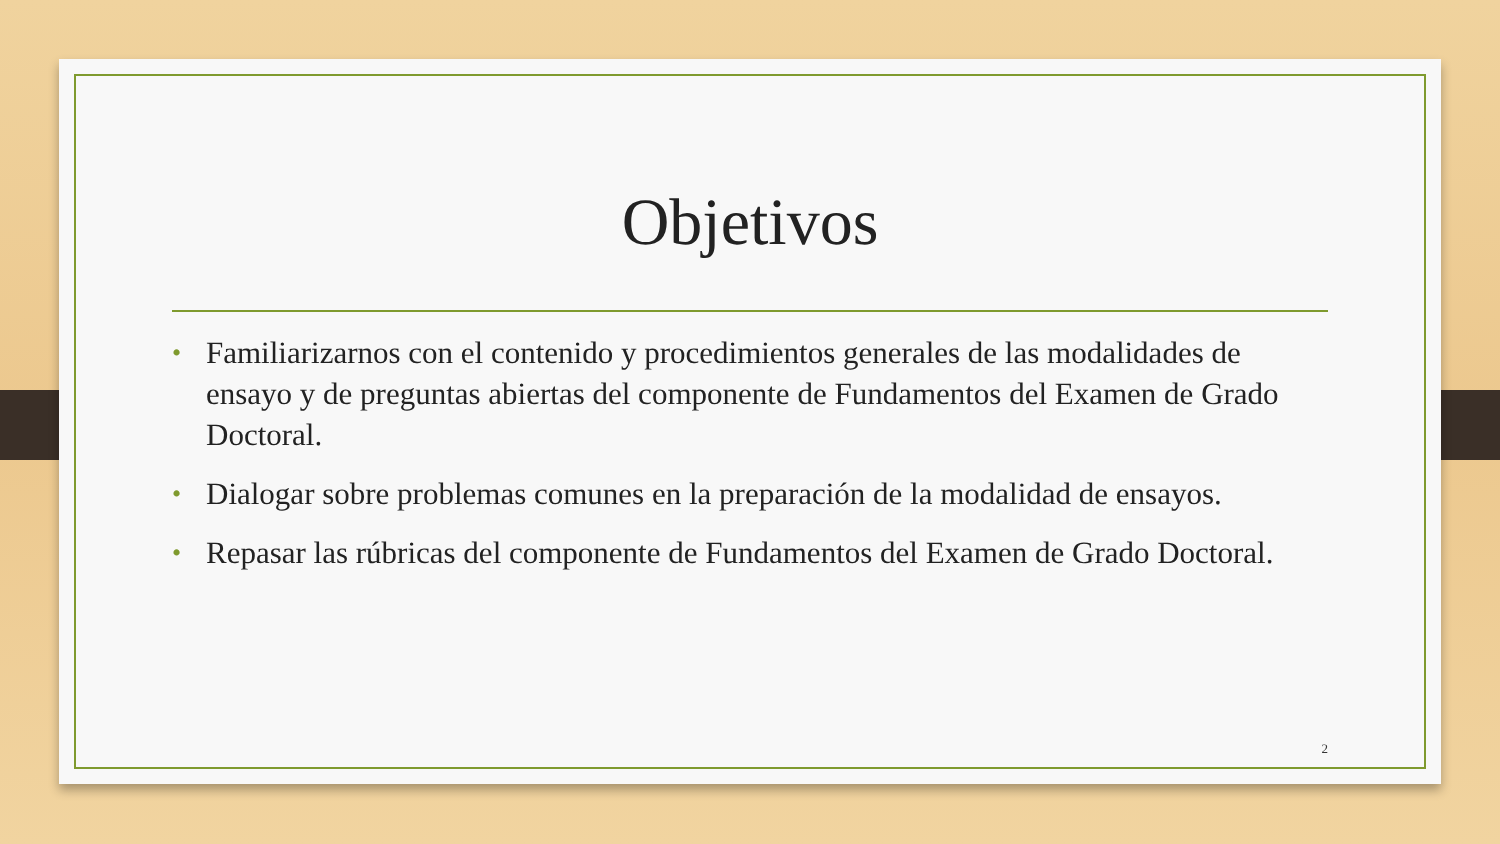Objetivos
• Familiarizarnos con el contenido y procedimientos generales de las modalidades de ensayo y de preguntas abiertas del componente de Fundamentos del Examen de Grado Doctoral.
• Dialogar sobre problemas comunes en la preparación de la modalidad de ensayos.
• Repasar las rúbricas del componente de Fundamentos del Examen de Grado Doctoral.
2